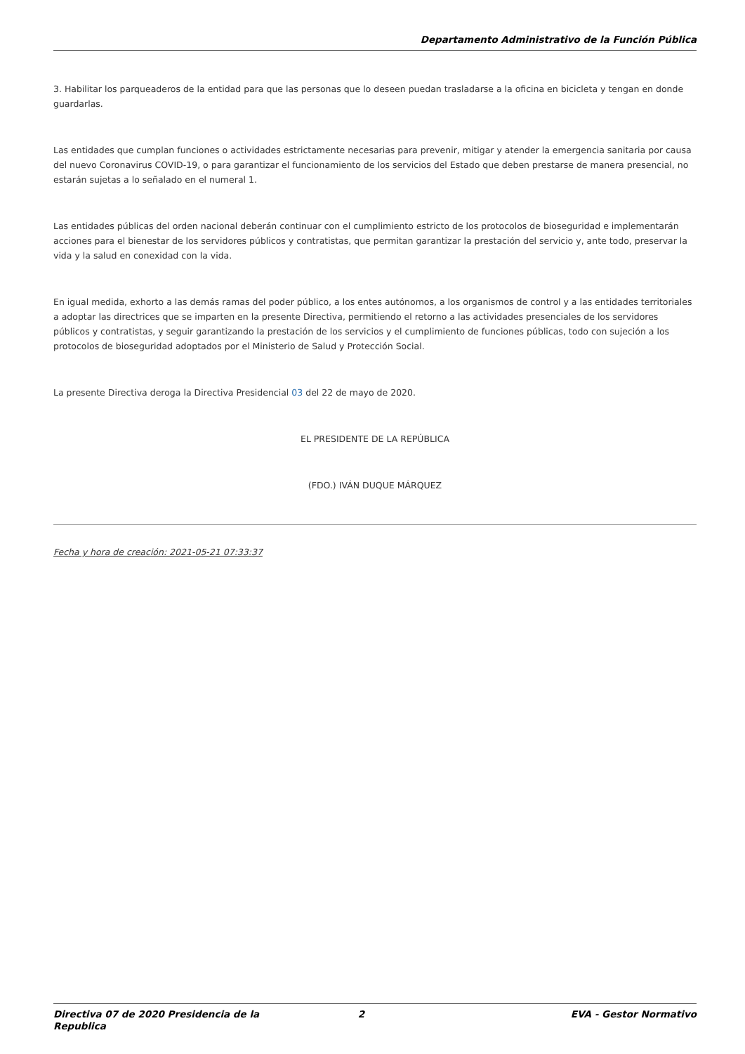Departamento Administrativo de la Función Pública
3. Habilitar los parqueaderos de la entidad para que las personas que lo deseen puedan trasladarse a la oficina en bicicleta y tengan en donde guardarlas.
Las entidades que cumplan funciones o actividades estrictamente necesarias para prevenir, mitigar y atender la emergencia sanitaria por causa del nuevo Coronavirus COVID-19, o para garantizar el funcionamiento de los servicios del Estado que deben prestarse de manera presencial, no estarán sujetas a lo señalado en el numeral 1.
Las entidades públicas del orden nacional deberán continuar con el cumplimiento estricto de los protocolos de bioseguridad e implementarán acciones para el bienestar de los servidores públicos y contratistas, que permitan garantizar la prestación del servicio y, ante todo, preservar la vida y la salud en conexidad con la vida.
En igual medida, exhorto a las demás ramas del poder público, a los entes autónomos, a los organismos de control y a las entidades territoriales a adoptar las directrices que se imparten en la presente Directiva, permitiendo el retorno a las actividades presenciales de los servidores públicos y contratistas, y seguir garantizando la prestación de los servicios y el cumplimiento de funciones públicas, todo con sujeción a los protocolos de bioseguridad adoptados por el Ministerio de Salud y Protección Social.
La presente Directiva deroga la Directiva Presidencial 03 del 22 de mayo de 2020.
EL PRESIDENTE DE LA REPÚBLICA
(FDO.) IVÁN DUQUE MÁRQUEZ
Fecha y hora de creación: 2021-05-21 07:33:37
Directiva 07 de 2020 Presidencia de la Republica
2 EVA - Gestor Normativo